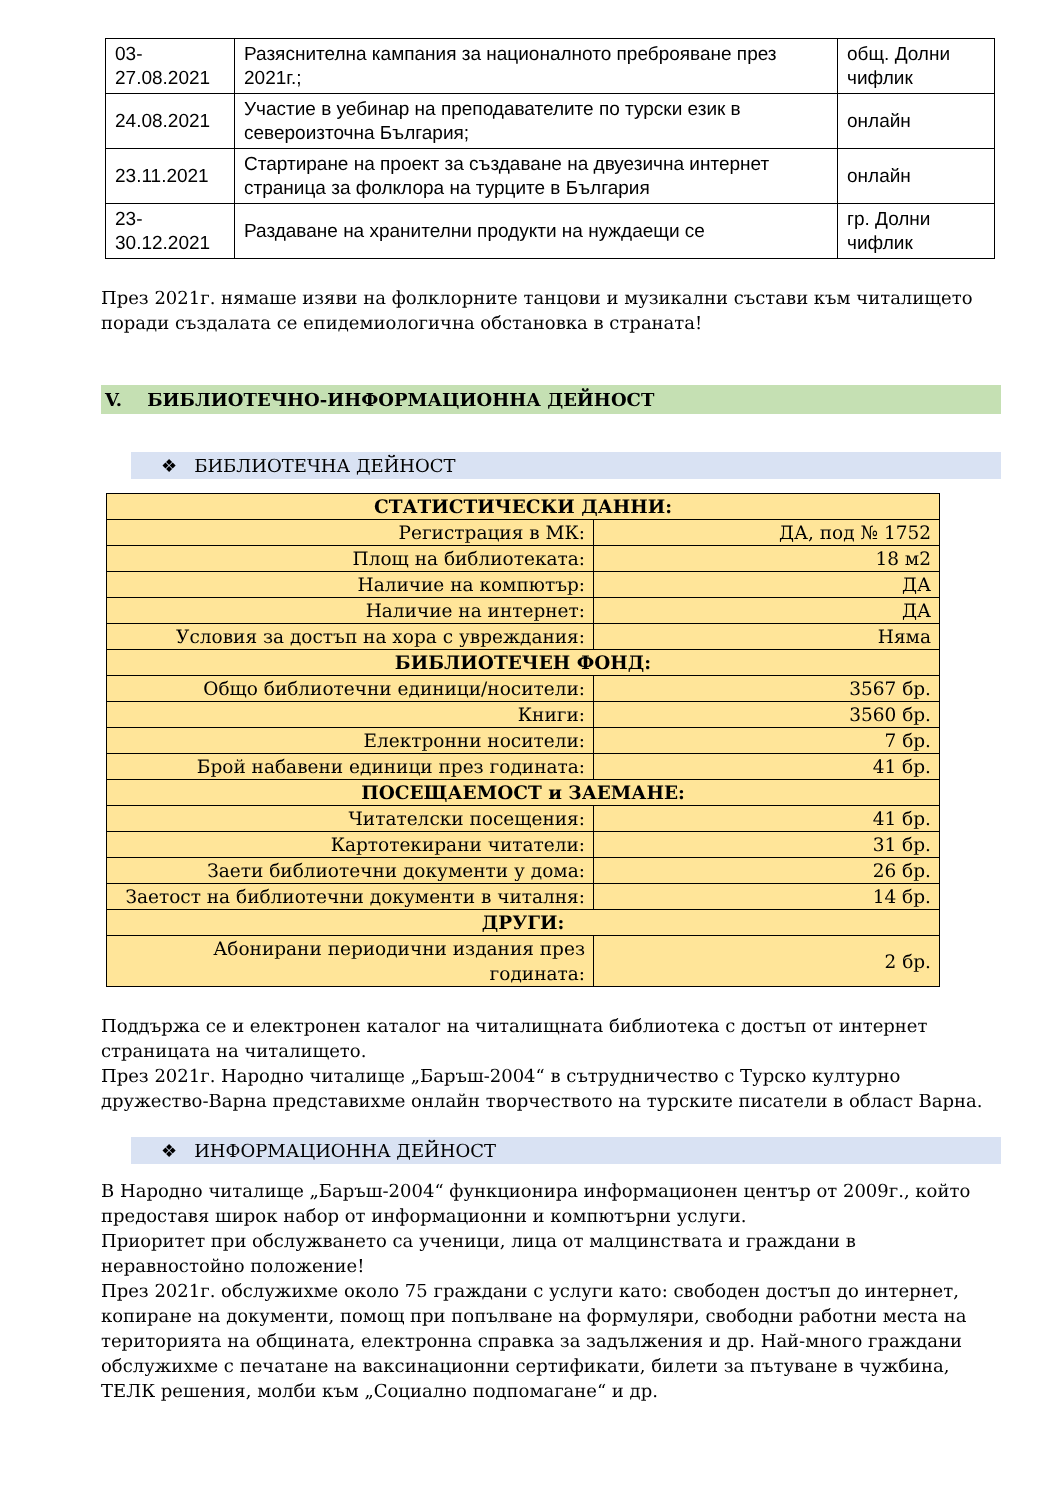| 03-27.08.2021 | Разяснителна кампания за националното преброяване през 2021г.; | общ. Долни чифлик |
| 24.08.2021 | Участие в уебинар на преподавателите по турски език в североизточна България; | онлайн |
| 23.11.2021 | Стартиране на проект за създаване на двуезична интернет страница за фолклора на турците в България | онлайн |
| 23-30.12.2021 | Раздаване на хранителни продукти на нуждаещи се | гр. Долни чифлик |
През 2021г. нямаше изяви на фолклорните танцови и музикални състави към читалището поради създалата се епидемиологична обстановка в страната!
V. БИБЛИОТЕЧНО-ИНФОРМАЦИОННА ДЕЙНОСТ
❖ БИБЛИОТЕЧНА ДЕЙНОСТ
| СТАТИСТИЧЕСКИ ДАННИ: | |
| Регистрация в МК: | ДА, под № 1752 |
| Площ на библиотеката: | 18 м2 |
| Наличие на компютър: | ДА |
| Наличие на интернет: | ДА |
| Условия за достъп на хора с увреждания: | Няма |
| БИБЛИОТЕЧЕН ФОНД: | |
| Общо библиотечни единици/носители: | 3567 бр. |
| Книги: | 3560 бр. |
| Електронни носители: | 7 бр. |
| Брой набавени единици през годината: | 41 бр. |
| ПОСЕЩАЕМОСТ и ЗАЕМАНЕ: | |
| Читателски посещения: | 41 бр. |
| Картотекирани читатели: | 31 бр. |
| Заети библиотечни документи у дома: | 26 бр. |
| Заетост на библиотечни документи в читалня: | 14 бр. |
| ДРУГИ: | |
| Абонирани периодични издания през годината: | 2 бр. |
Поддържа се и електронен каталог на читалищната библиотека с достъп от интернет страницата на читалището.
През 2021г. Народно читалище „Баръш-2004“ в сътрудничество с Турско културно дружество-Варна представихме онлайн творчеството на турските писатели в област Варна.
❖ ИНФОРМАЦИОННА ДЕЙНОСТ
В Народно читалище „Баръш-2004“ функционира информационен център от 2009г., който предоставя широк набор от информационни и компютърни услуги.
Приоритет при обслужването са ученици, лица от малцинствата и граждани в неравностойно положение!
През 2021г. обслужихме около 75 граждани с услуги като: свободен достъп до интернет, копиране на документи, помощ при попълване на формуляри, свободни работни места на територията на общината, електронна справка за задължения и др. Най-много граждани обслужихме с печатане на ваксинационни сертификати, билети за пътуване в чужбина, ТЕЛК решения, молби към „Социално подпомагане“ и др.